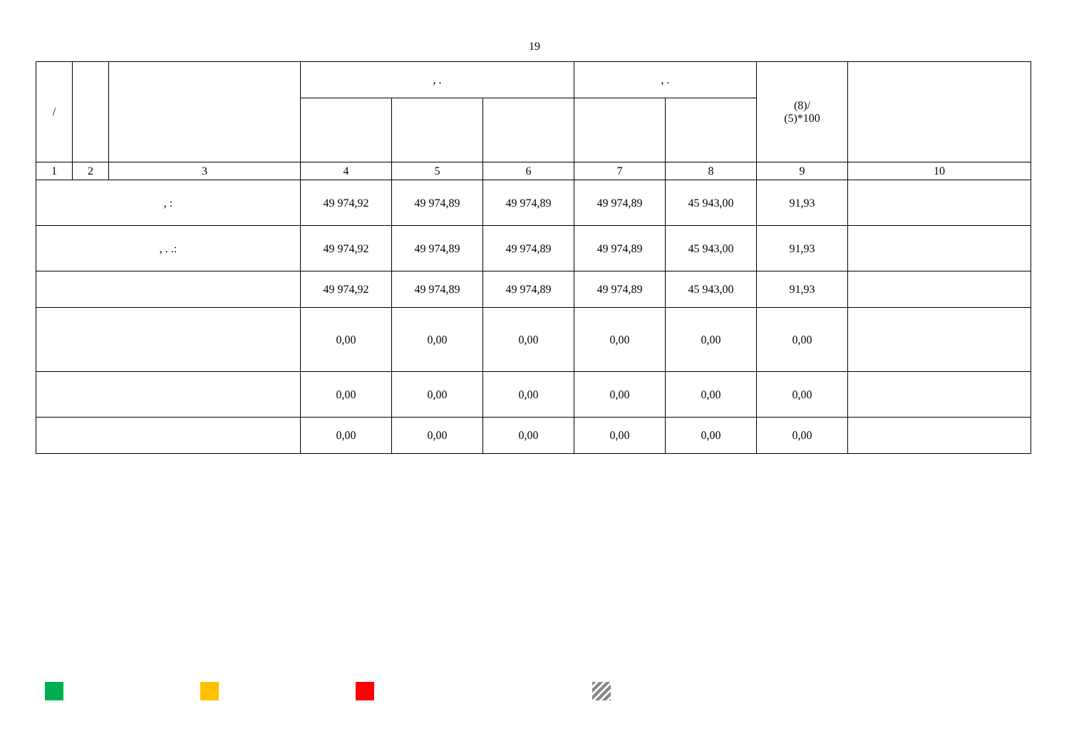19
| / | | | , . | | | , . | | (8)/ (5)*100 | |
| --- | --- | --- | --- | --- | --- | --- | --- | --- | --- |
| 1 | 2 | 3 | 4 | 5 | 6 | 7 | 8 | 9 | 10 |
| , : | | | 49 974,92 | 49 974,89 | 49 974,89 | 49 974,89 | 45 943,00 | 91,93 | |
| , . .: | | | 49 974,92 | 49 974,89 | 49 974,89 | 49 974,89 | 45 943,00 | 91,93 | |
| | | | 49 974,92 | 49 974,89 | 49 974,89 | 49 974,89 | 45 943,00 | 91,93 | |
| | | | 0,00 | 0,00 | 0,00 | 0,00 | 0,00 | 0,00 | |
| | | | 0,00 | 0,00 | 0,00 | 0,00 | 0,00 | 0,00 | |
| | | | 0,00 | 0,00 | 0,00 | 0,00 | 0,00 | 0,00 | |